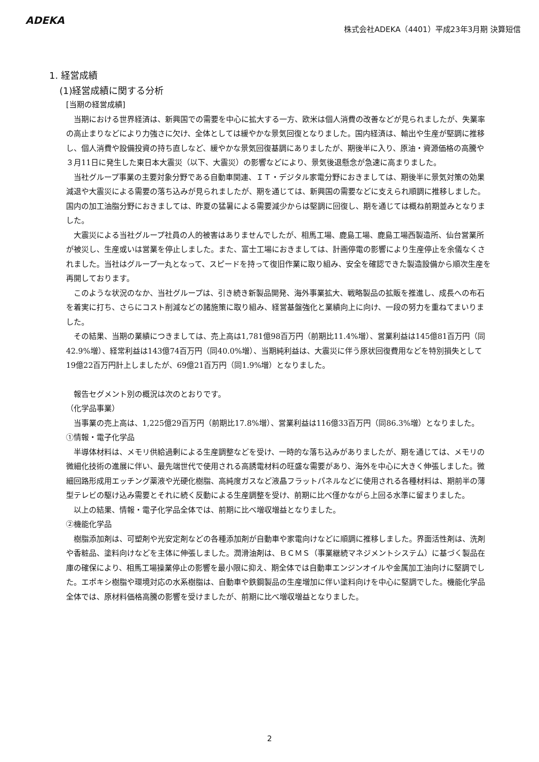ADEKA
株式会社ADEKA（4401）平成23年3月期 決算短信
1. 経営成績
(1)経営成績に関する分析
[当期の経営成績]
当期における世界経済は、新興国での需要を中心に拡大する一方、欧米は個人消費の改善などが見られましたが、失業率の高止まりなどにより力強さに欠け、全体としては緩やかな景気回復となりました。国内経済は、輸出や生産が堅調に推移し、個人消費や設備投資の持ち直しなど、緩やかな景気回復基調にありましたが、期後半に入り、原油・資源価格の高騰や３月11日に発生した東日本大震災（以下、大震災）の影響などにより、景気後退懸念が急速に高まりました。
当社グループ事業の主要対象分野である自動車関連、ＩＴ・デジタル家電分野におきましては、期後半に景気対策の効果減退や大震災による需要の落ち込みが見られましたが、期を通じては、新興国の需要などに支えられ順調に推移しました。国内の加工油脂分野におきましては、昨夏の猛暑による需要減少からは堅調に回復し、期を通じては概ね前期並みとなりました。
大震災による当社グループ社員の人的被害はありませんでしたが、相馬工場、鹿島工場、鹿島工場西製造所、仙台営業所が被災し、生産或いは営業を停止しました。また、富士工場におきましては、計画停電の影響により生産停止を余儀なくされました。当社はグループ一丸となって、スピードを持って復旧作業に取り組み、安全を確認できた製造設備から順次生産を再開しております。
このような状況のなか、当社グループは、引き続き新製品開発、海外事業拡大、戦略製品の拡販を推進し、成長への布石を着実に打ち、さらにコスト削減などの諸施策に取り組み、経営基盤強化と業績向上に向け、一段の努力を重ねてまいりました。
その結果、当期の業績につきましては、売上高は1,781億98百万円（前期比11.4%増）、営業利益は145億81百万円（同42.9%増）、経常利益は143億74百万円（同40.0%増）、当期純利益は、大震災に伴う原状回復費用などを特別損失として19億22百万円計上しましたが、69億21百万円（同1.9%増）となりました。
報告セグメント別の概況は次のとおりです。
（化学品事業）
当事業の売上高は、1,225億29百万円（前期比17.8%増）、営業利益は116億33百万円（同86.3%増）となりました。
①情報・電子化学品
半導体材料は、メモリ供給過剰による生産調整などを受け、一時的な落ち込みがありましたが、期を通じては、メモリの微細化技術の進展に伴い、最先端世代で使用される高誘電材料の旺盛な需要があり、海外を中心に大きく伸張しました。微細回路形成用エッチング薬液や光硬化樹脂、高純度ガスなど液晶フラットパネルなどに使用される各種材料は、期前半の薄型テレビの駆け込み需要とそれに続く反動による生産調整を受け、前期に比べ僅かながら上回る水準に留まりました。
以上の結果、情報・電子化学品全体では、前期に比べ増収増益となりました。
②機能化学品
樹脂添加剤は、可塑剤や光安定剤などの各種添加剤が自動車や家電向けなどに順調に推移しました。界面活性剤は、洗剤や香粧品、塗料向けなどを主体に伸張しました。潤滑油剤は、ＢＣＭＳ（事業継続マネジメントシステム）に基づく製品在庫の確保により、相馬工場操業停止の影響を最小限に抑え、期全体では自動車エンジンオイルや金属加工油向けに堅調でした。エポキシ樹脂や環境対応の水系樹脂は、自動車や鉄鋼製品の生産増加に伴い塗料向けを中心に堅調でした。機能化学品全体では、原材料価格高騰の影響を受けましたが、前期に比べ増収増益となりました。
2